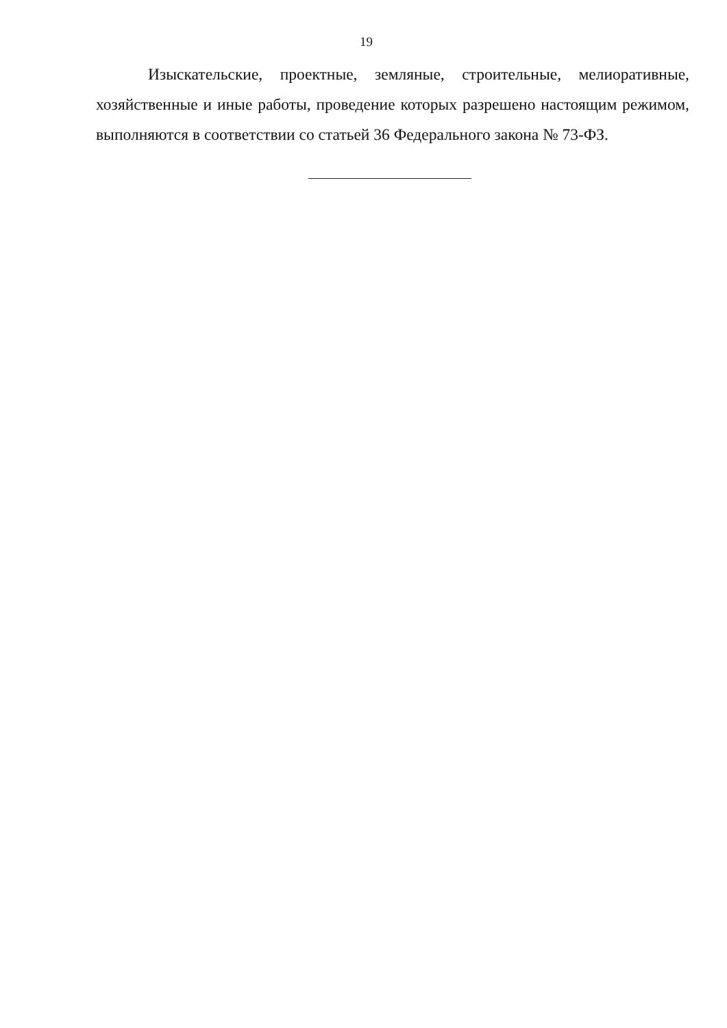19
Изыскательские, проектные, земляные, строительные, мелиоративные, хозяйственные и иные работы, проведение которых разрешено настоящим режимом, выполняются в соответствии со статьей 36 Федерального закона № 73-ФЗ.